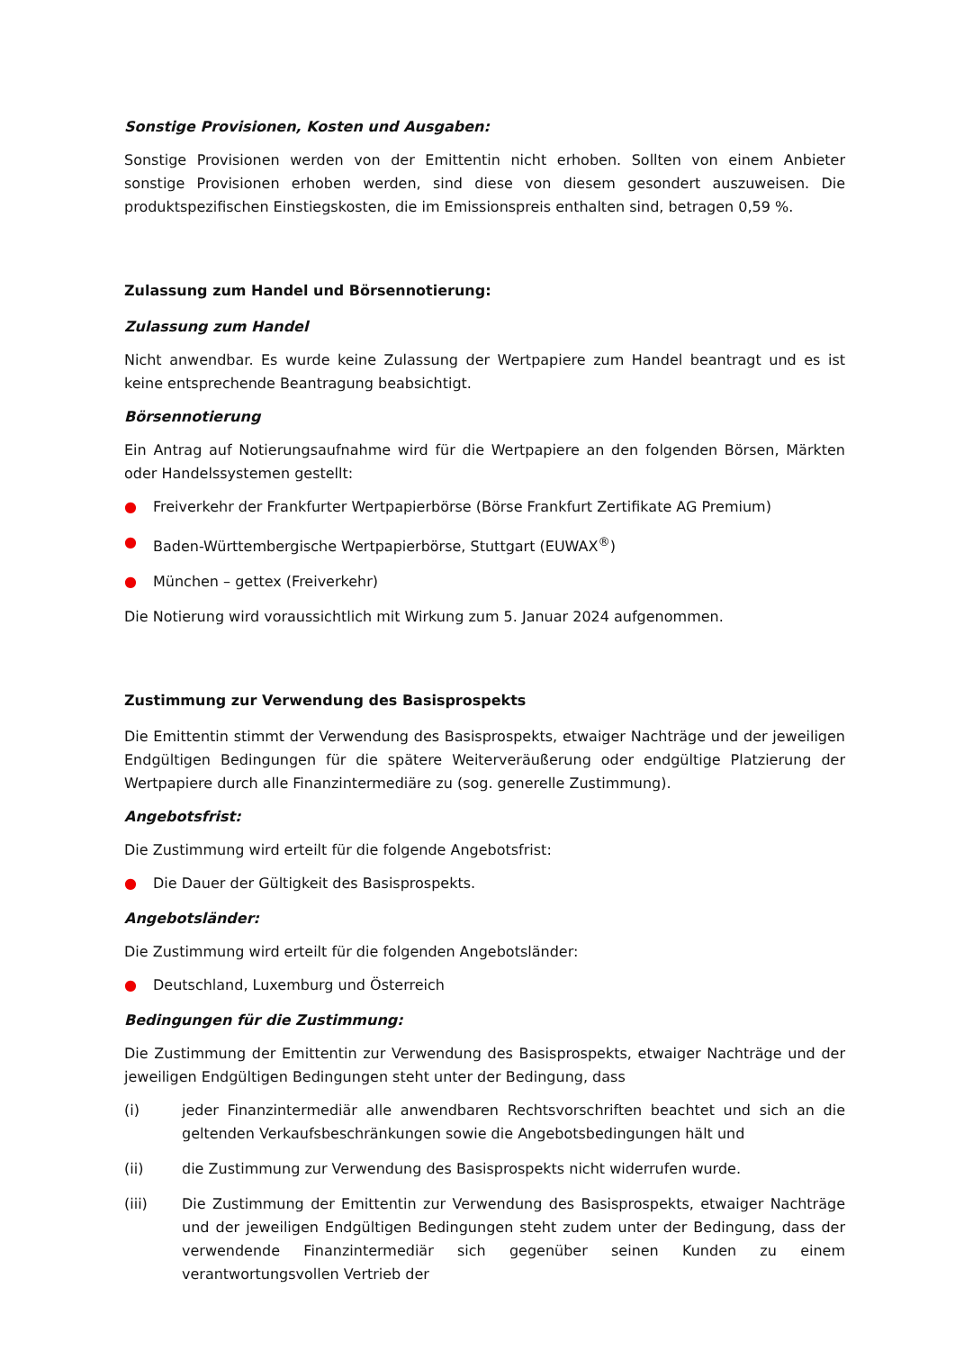Sonstige Provisionen, Kosten und Ausgaben:
Sonstige Provisionen werden von der Emittentin nicht erhoben. Sollten von einem Anbieter sonstige Provisionen erhoben werden, sind diese von diesem gesondert auszuweisen. Die produktspezifischen Einstiegskosten, die im Emissionspreis enthalten sind, betragen 0,59 %.
Zulassung zum Handel und Börsennotierung:
Zulassung zum Handel
Nicht anwendbar. Es wurde keine Zulassung der Wertpapiere zum Handel beantragt und es ist keine entsprechende Beantragung beabsichtigt.
Börsennotierung
Ein Antrag auf Notierungsaufnahme wird für die Wertpapiere an den folgenden Börsen, Märkten oder Handelssystemen gestellt:
● Freiverkehr der Frankfurter Wertpapierbörse (Börse Frankfurt Zertifikate AG Premium)
● Baden-Württembergische Wertpapierbörse, Stuttgart (EUWAX<sup>®</sup>)
● München – gettex (Freiverkehr)
Die Notierung wird voraussichtlich mit Wirkung zum 5. Januar 2024 aufgenommen.
Zustimmung zur Verwendung des Basisprospekts
Die Emittentin stimmt der Verwendung des Basisprospekts, etwaiger Nachträge und der jeweiligen Endgültigen Bedingungen für die spätere Weiterveräußerung oder endgültige Platzierung der Wertpapiere durch alle Finanzintermediäre zu (sog. generelle Zustimmung).
Angebotsfrist:
Die Zustimmung wird erteilt für die folgende Angebotsfrist:
● Die Dauer der Gültigkeit des Basisprospekts.
Angebotsländer:
Die Zustimmung wird erteilt für die folgenden Angebotsländer:
● Deutschland, Luxemburg und Österreich
Bedingungen für die Zustimmung:
Die Zustimmung der Emittentin zur Verwendung des Basisprospekts, etwaiger Nachträge und der jeweiligen Endgültigen Bedingungen steht unter der Bedingung, dass
(i) jeder Finanzintermediär alle anwendbaren Rechtsvorschriften beachtet und sich an die geltenden Verkaufsbeschränkungen sowie die Angebotsbedingungen hält und
(ii) die Zustimmung zur Verwendung des Basisprospekts nicht widerrufen wurde.
(iii) Die Zustimmung der Emittentin zur Verwendung des Basisprospekts, etwaiger Nachträge und der jeweiligen Endgültigen Bedingungen steht zudem unter der Bedingung, dass der verwendende Finanzintermediär sich gegenüber seinen Kunden zu einem verantwortungsvollen Vertrieb der